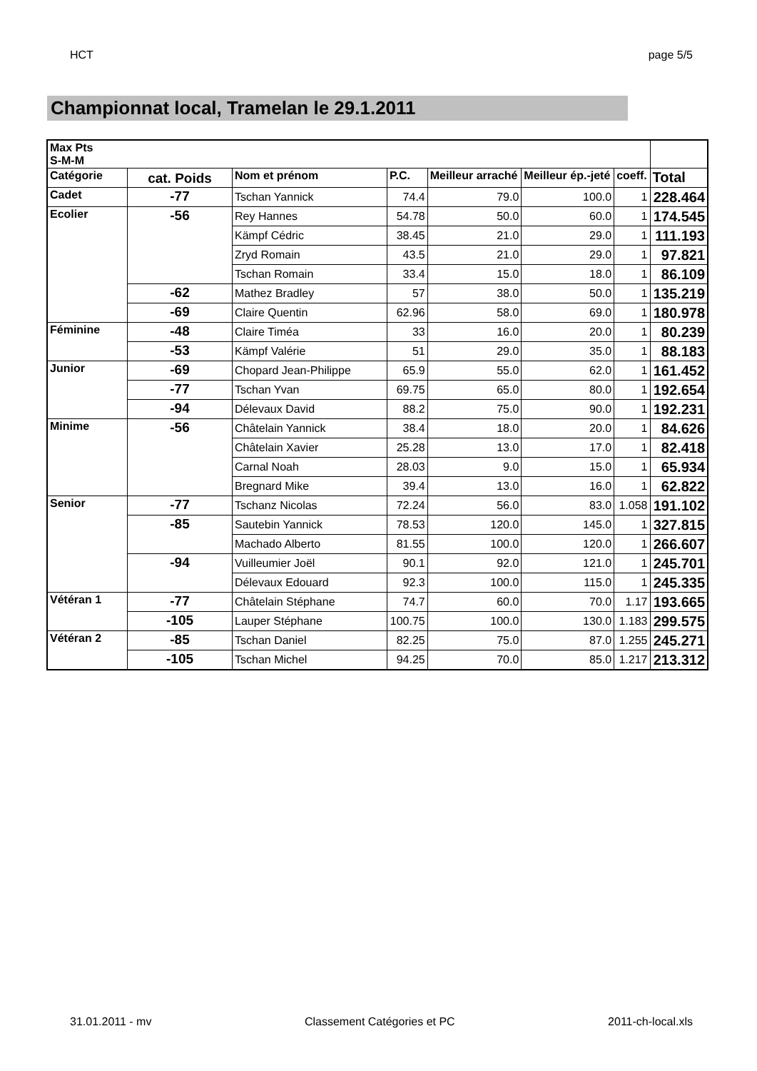HCT page 5/5
Championnat local, Tramelan le 29.1.2011
| Max Pts S-M-M | | | | | | | |
| --- | --- | --- | --- | --- | --- | --- | --- |
| Catégorie | cat. Poids | Nom et prénom | P.C. | Meilleur arraché | Meilleur ép.-jeté | coeff. | Total |
| Cadet | -77 | Tschan Yannick | 74.4 | 79.0 | 100.0 | 1 | 228.464 |
| Ecolier | -56 | Rey Hannes | 54.78 | 50.0 | 60.0 | 1 | 174.545 |
| | | Kämpf Cédric | 38.45 | 21.0 | 29.0 | 1 | 111.193 |
| | | Zryd Romain | 43.5 | 21.0 | 29.0 | 1 | 97.821 |
| | | Tschan Romain | 33.4 | 15.0 | 18.0 | 1 | 86.109 |
| | -62 | Mathez Bradley | 57 | 38.0 | 50.0 | 1 | 135.219 |
| | -69 | Claire Quentin | 62.96 | 58.0 | 69.0 | 1 | 180.978 |
| Féminine | -48 | Claire Timéa | 33 | 16.0 | 20.0 | 1 | 80.239 |
| | -53 | Kämpf Valérie | 51 | 29.0 | 35.0 | 1 | 88.183 |
| Junior | -69 | Chopard Jean-Philippe | 65.9 | 55.0 | 62.0 | 1 | 161.452 |
| | -77 | Tschan Yvan | 69.75 | 65.0 | 80.0 | 1 | 192.654 |
| | -94 | Délevaux David | 88.2 | 75.0 | 90.0 | 1 | 192.231 |
| Minime | -56 | Châtelain Yannick | 38.4 | 18.0 | 20.0 | 1 | 84.626 |
| | | Châtelain Xavier | 25.28 | 13.0 | 17.0 | 1 | 82.418 |
| | | Carnal Noah | 28.03 | 9.0 | 15.0 | 1 | 65.934 |
| | | Bregnard Mike | 39.4 | 13.0 | 16.0 | 1 | 62.822 |
| Senior | -77 | Tschanz Nicolas | 72.24 | 56.0 | 83.0 | 1.058 | 191.102 |
| | -85 | Sautebin Yannick | 78.53 | 120.0 | 145.0 | 1 | 327.815 |
| | | Machado Alberto | 81.55 | 100.0 | 120.0 | 1 | 266.607 |
| | -94 | Vuilleumier Joël | 90.1 | 92.0 | 121.0 | 1 | 245.701 |
| | | Délevaux Edouard | 92.3 | 100.0 | 115.0 | 1 | 245.335 |
| Vétéran 1 | -77 | Châtelain Stéphane | 74.7 | 60.0 | 70.0 | 1.17 | 193.665 |
| | -105 | Lauper Stéphane | 100.75 | 100.0 | 130.0 | 1.183 | 299.575 |
| Vétéran 2 | -85 | Tschan Daniel | 82.25 | 75.0 | 87.0 | 1.255 | 245.271 |
| | -105 | Tschan Michel | 94.25 | 70.0 | 85.0 | 1.217 | 213.312 |
31.01.2011 - mv Classement Catégories et PC 2011-ch-local.xls